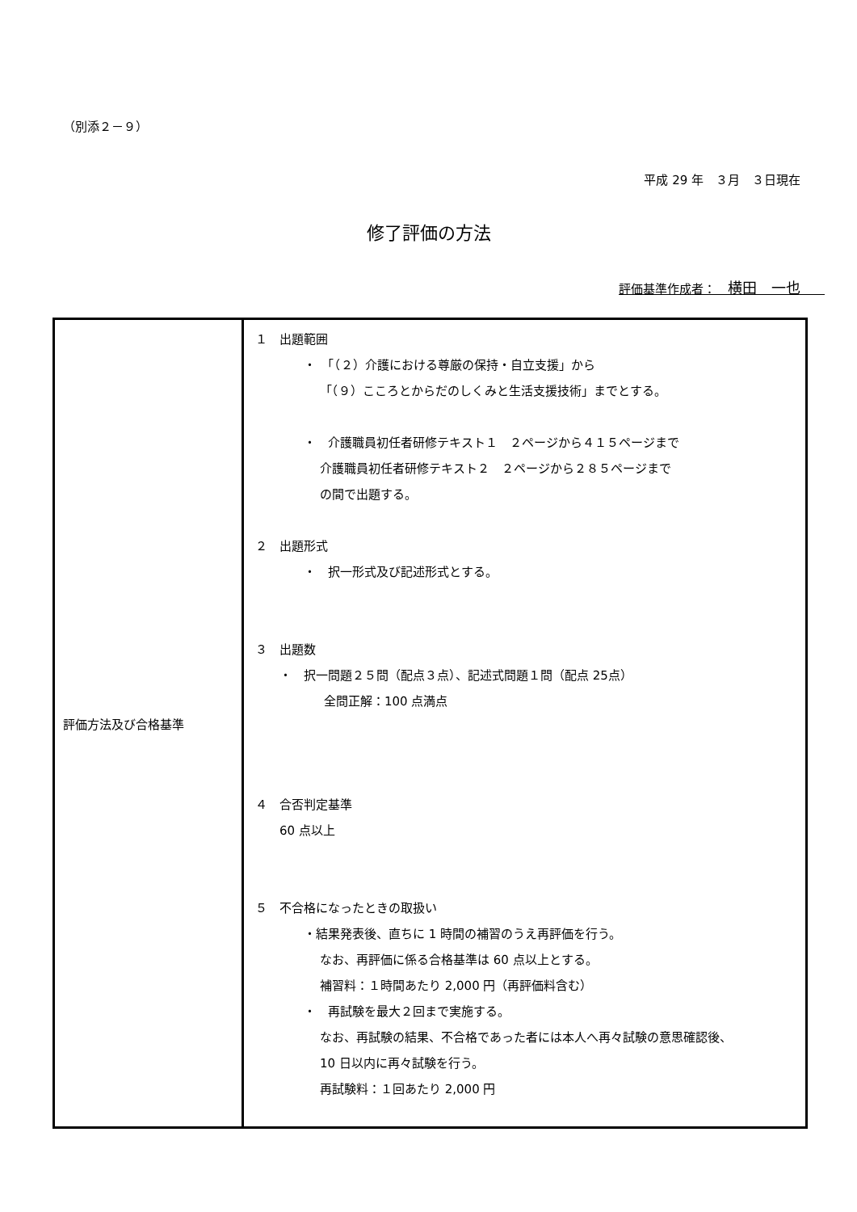（別添２－９）
平成 29 年　３月　３日現在
修了評価の方法
評価基準作成者：　横田　一也　　
| 評価方法及び合格基準 | １ 出題範囲 ・ 「（２）介護における尊厳の保持・自立支援」から 「（９）こころとからだのしくみと生活支援技術」までとする。 ・ 介護職員初任者研修テキスト１ ２ページから４１５ページまで 介護職員初任者研修テキスト２ ２ページから２８５ページまで の間で出題する。 ２ 出題形式 ・ 択一形式及び記述形式とする。 ３ 出題数 ・ 択一問題２５問（配点３点）、記述式問題１問（配点 25点） 全問正解：100 点満点 ４ 合否判定基準 60 点以上 ５ 不合格になったときの取扱い ・結果発表後、直ちに 1 時間の補習のうえ再評価を行う。 なお、再評価に係る合格基準は 60 点以上とする。 補習料：１時間あたり 2,000 円（再評価料含む） ・ 再試験を最大２回まで実施する。 なお、再試験の結果、不合格であった者には本人へ再々試験の意思確認後、 10 日以内に再々試験を行う。 再試験料：１回あたり 2,000 円 |